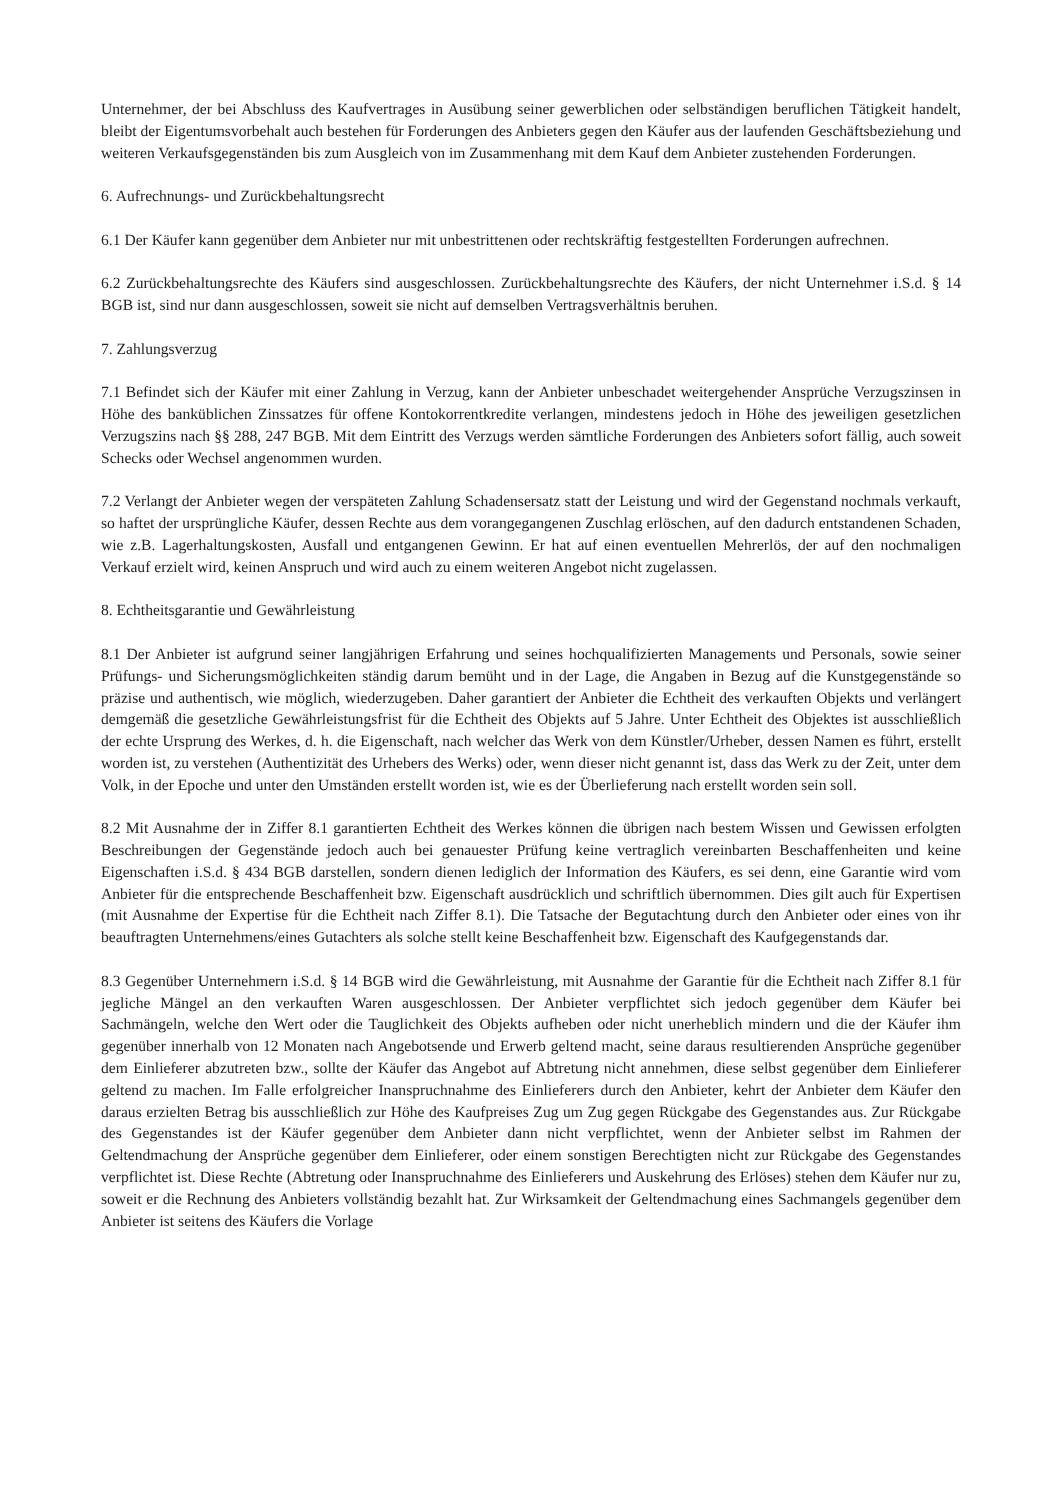Unternehmer, der bei Abschluss des Kaufvertrages in Ausübung seiner gewerblichen oder selbständigen beruflichen Tätigkeit handelt, bleibt der Eigentumsvorbehalt auch bestehen für Forderungen des Anbieters gegen den Käufer aus der laufenden Geschäftsbeziehung und weiteren Verkaufsgegenständen bis zum Ausgleich von im Zusammenhang mit dem Kauf dem Anbieter zustehenden Forderungen.
6. Aufrechnungs- und Zurückbehaltungsrecht
6.1 Der Käufer kann gegenüber dem Anbieter nur mit unbestrittenen oder rechtskräftig festgestellten Forderungen aufrechnen.
6.2 Zurückbehaltungsrechte des Käufers sind ausgeschlossen. Zurückbehaltungsrechte des Käufers, der nicht Unternehmer i.S.d. § 14 BGB ist, sind nur dann ausgeschlossen, soweit sie nicht auf demselben Vertragsverhältnis beruhen.
7. Zahlungsverzug
7.1 Befindet sich der Käufer mit einer Zahlung in Verzug, kann der Anbieter unbeschadet weitergehender Ansprüche Verzugszinsen in Höhe des banküblichen Zinssatzes für offene Kontokorrentkredite verlangen, mindestens jedoch in Höhe des jeweiligen gesetzlichen Verzugszins nach §§ 288, 247 BGB. Mit dem Eintritt des Verzugs werden sämtliche Forderungen des Anbieters sofort fällig, auch soweit Schecks oder Wechsel angenommen wurden.
7.2 Verlangt der Anbieter wegen der verspäteten Zahlung Schadensersatz statt der Leistung und wird der Gegenstand nochmals verkauft, so haftet der ursprüngliche Käufer, dessen Rechte aus dem vorangegangenen Zuschlag erlöschen, auf den dadurch entstandenen Schaden, wie z.B. Lagerhaltungskosten, Ausfall und entgangenen Gewinn. Er hat auf einen eventuellen Mehrerlös, der auf den nochmaligen Verkauf erzielt wird, keinen Anspruch und wird auch zu einem weiteren Angebot nicht zugelassen.
8. Echtheitsgarantie und Gewährleistung
8.1 Der Anbieter ist aufgrund seiner langjährigen Erfahrung und seines hochqualifizierten Managements und Personals, sowie seiner Prüfungs- und Sicherungsmöglichkeiten ständig darum bemüht und in der Lage, die Angaben in Bezug auf die Kunstgegenstände so präzise und authentisch, wie möglich, wiederzugeben. Daher garantiert der Anbieter die Echtheit des verkauften Objekts und verlängert demgemäß die gesetzliche Gewährleistungsfrist für die Echtheit des Objekts auf 5 Jahre. Unter Echtheit des Objektes ist ausschließlich der echte Ursprung des Werkes, d. h. die Eigenschaft, nach welcher das Werk von dem Künstler/Urheber, dessen Namen es führt, erstellt worden ist, zu verstehen (Authentizität des Urhebers des Werks) oder, wenn dieser nicht genannt ist, dass das Werk zu der Zeit, unter dem Volk, in der Epoche und unter den Umständen erstellt worden ist, wie es der Überlieferung nach erstellt worden sein soll.
8.2 Mit Ausnahme der in Ziffer 8.1 garantierten Echtheit des Werkes können die übrigen nach bestem Wissen und Gewissen erfolgten Beschreibungen der Gegenstände jedoch auch bei genauester Prüfung keine vertraglich vereinbarten Beschaffenheiten und keine Eigenschaften i.S.d. § 434 BGB darstellen, sondern dienen lediglich der Information des Käufers, es sei denn, eine Garantie wird vom Anbieter für die entsprechende Beschaffenheit bzw. Eigenschaft ausdrücklich und schriftlich übernommen. Dies gilt auch für Expertisen (mit Ausnahme der Expertise für die Echtheit nach Ziffer 8.1). Die Tatsache der Begutachtung durch den Anbieter oder eines von ihr beauftragten Unternehmens/eines Gutachters als solche stellt keine Beschaffenheit bzw. Eigenschaft des Kaufgegenstands dar.
8.3 Gegenüber Unternehmern i.S.d. § 14 BGB wird die Gewährleistung, mit Ausnahme der Garantie für die Echtheit nach Ziffer 8.1 für jegliche Mängel an den verkauften Waren ausgeschlossen. Der Anbieter verpflichtet sich jedoch gegenüber dem Käufer bei Sachmängeln, welche den Wert oder die Tauglichkeit des Objekts aufheben oder nicht unerheblich mindern und die der Käufer ihm gegenüber innerhalb von 12 Monaten nach Angebotsende und Erwerb geltend macht, seine daraus resultierenden Ansprüche gegenüber dem Einlieferer abzutreten bzw., sollte der Käufer das Angebot auf Abtretung nicht annehmen, diese selbst gegenüber dem Einlieferer geltend zu machen. Im Falle erfolgreicher Inanspruchnahme des Einlieferers durch den Anbieter, kehrt der Anbieter dem Käufer den daraus erzielten Betrag bis ausschließlich zur Höhe des Kaufpreises Zug um Zug gegen Rückgabe des Gegenstandes aus. Zur Rückgabe des Gegenstandes ist der Käufer gegenüber dem Anbieter dann nicht verpflichtet, wenn der Anbieter selbst im Rahmen der Geltendmachung der Ansprüche gegenüber dem Einlieferer, oder einem sonstigen Berechtigten nicht zur Rückgabe des Gegenstandes verpflichtet ist. Diese Rechte (Abtretung oder Inanspruchnahme des Einlieferers und Auskehrung des Erlöses) stehen dem Käufer nur zu, soweit er die Rechnung des Anbieters vollständig bezahlt hat. Zur Wirksamkeit der Geltendmachung eines Sachmangels gegenüber dem Anbieter ist seitens des Käufers die Vorlage